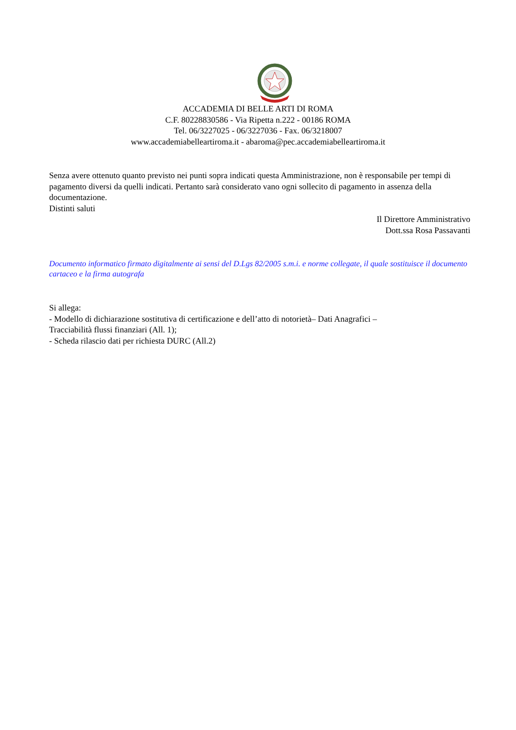ACCADEMIA DI BELLE ARTI DI ROMA
C.F. 80228830586 - Via Ripetta n.222 - 00186 ROMA
Tel. 06/3227025 - 06/3227036 - Fax. 06/3218007
www.accademiabelleartiroma.it - abaroma@pec.accademiabelleartiroma.it
Senza avere ottenuto quanto previsto nei punti sopra indicati questa Amministrazione, non è responsabile per tempi di pagamento diversi da quelli indicati. Pertanto sarà considerato vano ogni sollecito di pagamento in assenza della documentazione.
Distinti saluti
Il Direttore Amministrativo
Dott.ssa Rosa Passavanti
Documento informatico firmato digitalmente ai sensi del D.Lgs 82/2005 s.m.i. e norme collegate, il quale sostituisce il documento cartaceo e la firma autografa
Si allega:
- Modello di dichiarazione sostitutiva di certificazione e dell’atto di notorietà– Dati Anagrafici –
Tracciabilità flussi finanziari (All. 1);
- Scheda rilascio dati per richiesta DURC (All.2)